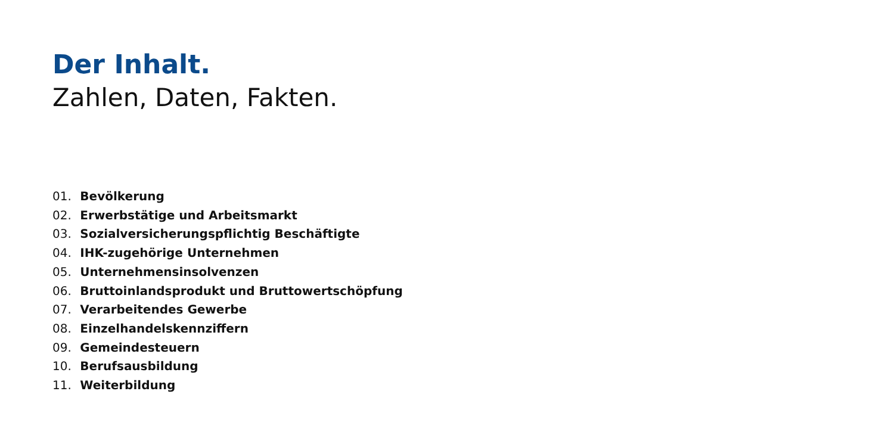Der Inhalt.
Zahlen, Daten, Fakten.
01. Bevölkerung
02. Erwerbstätige und Arbeitsmarkt
03. Sozialversicherungspflichtig Beschäftigte
04. IHK-zugehörige Unternehmen
05. Unternehmensinsolvenzen
06. Bruttoinlandsprodukt und Bruttowertschöpfung
07. Verarbeitendes Gewerbe
08. Einzelhandelskennziffern
09. Gemeindesteuern
10. Berufsausbildung
11. Weiterbildung